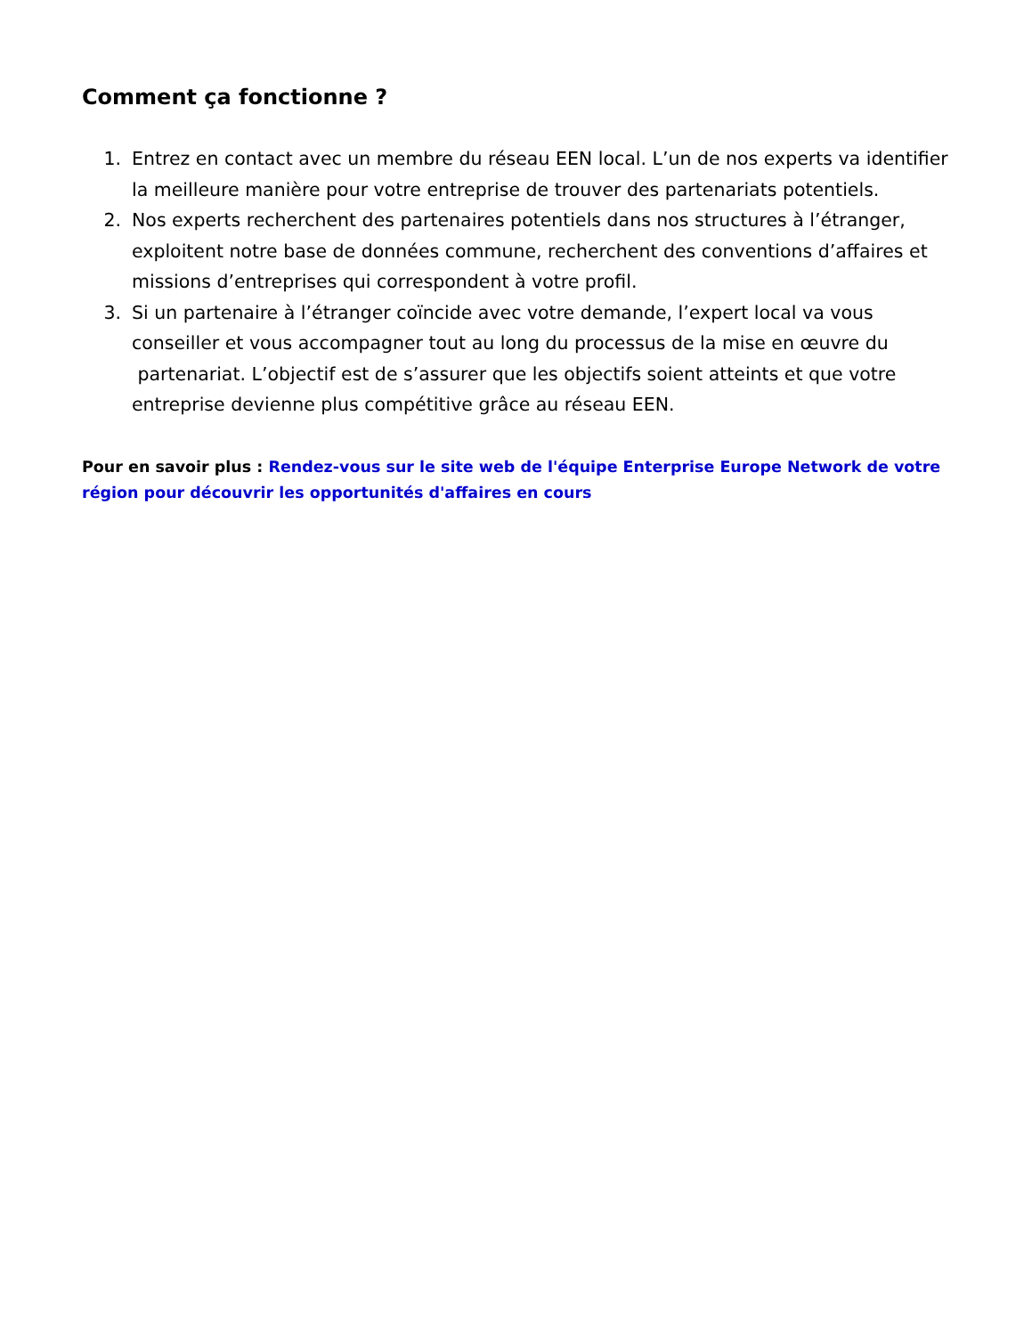Comment ça fonctionne ?
1. Entrez en contact avec un membre du réseau EEN local. L’un de nos experts va identifier la meilleure manière pour votre entreprise de trouver des partenariats potentiels.
2. Nos experts recherchent des partenaires potentiels dans nos structures à l’étranger, exploitent notre base de données commune, recherchent des conventions d’affaires et missions d’entreprises qui correspondent à votre profil.
3. Si un partenaire à l’étranger coïncide avec votre demande, l’expert local va vous conseiller et vous accompagner tout au long du processus de la mise en œuvre du partenariat. L’objectif est de s’assurer que les objectifs soient atteints et que votre entreprise devienne plus compétitive grâce au réseau EEN.
Pour en savoir plus : Rendez-vous sur le site web de l'équipe Enterprise Europe Network de votre région pour découvrir les opportunités d'affaires en cours